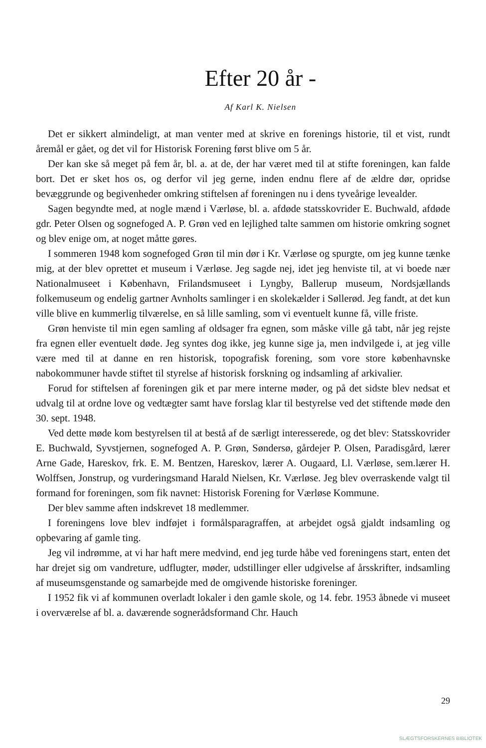Efter 20 år -
Af Karl K. Nielsen
Det er sikkert almindeligt, at man venter med at skrive en forenings historie, til et vist, rundt åremål er gået, og det vil for Historisk Forening først blive om 5 år.
Der kan ske så meget på fem år, bl. a. at de, der har været med til at stifte foreningen, kan falde bort. Det er sket hos os, og derfor vil jeg gerne, inden endnu flere af de ældre dør, opridse bevæggrunde og begivenheder omkring stiftelsen af foreningen nu i dens tyveårige levealder.
Sagen begyndte med, at nogle mænd i Værløse, bl. a. afdøde statsskovrider E. Buchwald, afdøde gdr. Peter Olsen og sognefoged A. P. Grøn ved en lejlighed talte sammen om historie omkring sognet og blev enige om, at noget måtte gøres.
I sommeren 1948 kom sognefoged Grøn til min dør i Kr. Værløse og spurgte, om jeg kunne tænke mig, at der blev oprettet et museum i Værløse. Jeg sagde nej, idet jeg henviste til, at vi boede nær Nationalmuseet i København, Frilandsmuseet i Lyngby, Ballerup museum, Nordsjællands folkemuseum og endelig gartner Avnholts samlinger i en skolekælder i Søllerød. Jeg fandt, at det kun ville blive en kummerlig tilværelse, en så lille samling, som vi eventuelt kunne få, ville friste.
Grøn henviste til min egen samling af oldsager fra egnen, som måske ville gå tabt, når jeg rejste fra egnen eller eventuelt døde. Jeg syntes dog ikke, jeg kunne sige ja, men indvilgede i, at jeg ville være med til at danne en ren historisk, topografisk forening, som vore store københavnske nabokommuner havde stiftet til styrelse af historisk forskning og indsamling af arkivalier.
Forud for stiftelsen af foreningen gik et par mere interne møder, og på det sidste blev nedsat et udvalg til at ordne love og vedtægter samt have forslag klar til bestyrelse ved det stiftende møde den 30. sept. 1948.
Ved dette møde kom bestyrelsen til at bestå af de særligt interesserede, og det blev: Statsskovrider E. Buchwald, Syvstjernen, sognefoged A. P. Grøn, Søndersø, gårdejer P. Olsen, Paradisgård, lærer Arne Gade, Hareskov, frk. E. M. Bentzen, Hareskov, lærer A. Ougaard, Ll. Værløse, sem.lærer H. Wolffsen, Jonstrup, og vurderingsmand Harald Nielsen, Kr. Værløse. Jeg blev overraskende valgt til formand for foreningen, som fik navnet: Historisk Forening for Værløse Kommune.
Der blev samme aften indskrevet 18 medlemmer.
I foreningens love blev indføjet i formålsparagraffen, at arbejdet også gjaldt indsamling og opbevaring af gamle ting.
Jeg vil indrømme, at vi har haft mere medvind, end jeg turde håbe ved foreningens start, enten det har drejet sig om vandreture, udflugter, møder, udstillinger eller udgivelse af årsskrifter, indsamling af museumsgenstande og samarbejde med de omgivende historiske foreninger.
I 1952 fik vi af kommunen overladt lokaler i den gamle skole, og 14. febr. 1953 åbnede vi museet i overværelse af bl. a. daværende sognerådsformand Chr. Hauch
29
SLÆGTSFORSKERNES BIBLIOTEK